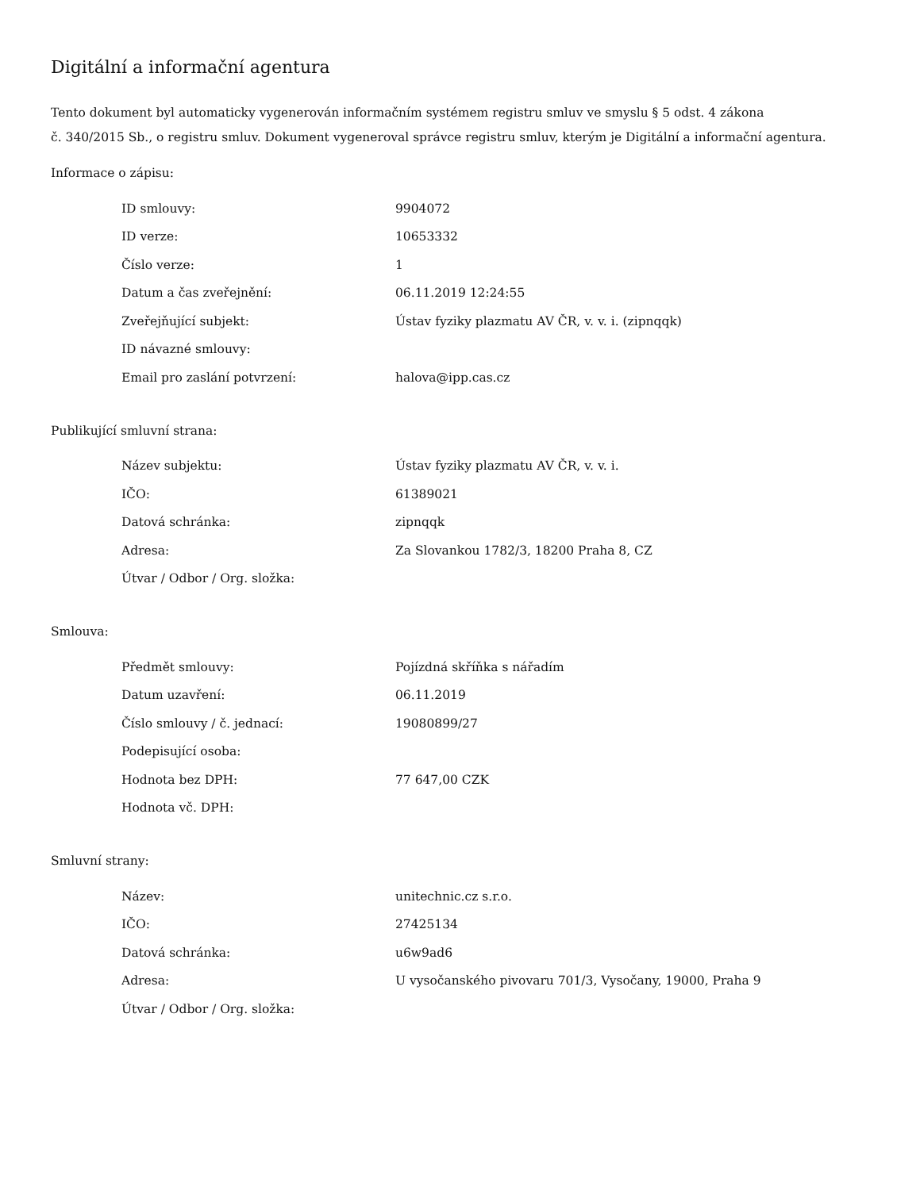Digitální a informační agentura
Tento dokument byl automaticky vygenerován informačním systémem registru smluv ve smyslu § 5 odst. 4 zákona
č. 340/2015 Sb., o registru smluv. Dokument vygeneroval správce registru smluv, kterým je Digitální a informační agentura.
Informace o zápisu:
| ID smlouvy: | 9904072 |
| ID verze: | 10653332 |
| Číslo verze: | 1 |
| Datum a čas zveřejnění: | 06.11.2019 12:24:55 |
| Zveřejňující subjekt: | Ústav fyziky plazmatu AV ČR, v. v. i. (zipnqqk) |
| ID návazné smlouvy: | |
| Email pro zaslání potvrzení: | halova@ipp.cas.cz |
Publikující smluvní strana:
| Název subjektu: | Ústav fyziky plazmatu AV ČR, v. v. i. |
| IČO: | 61389021 |
| Datová schránka: | zipnqqk |
| Adresa: | Za Slovankou 1782/3, 18200 Praha 8, CZ |
| Útvar / Odbor / Org. složka: | |
Smlouva:
| Předmět smlouvy: | Pojízdná skříňka s nářadím |
| Datum uzavření: | 06.11.2019 |
| Číslo smlouvy / č. jednací: | 19080899/27 |
| Podepisující osoba: | |
| Hodnota bez DPH: | 77 647,00 CZK |
| Hodnota vč. DPH: | |
Smluvní strany:
| Název: | unitechnic.cz s.r.o. |
| IČO: | 27425134 |
| Datová schránka: | u6w9ad6 |
| Adresa: | U vysočanského pivovaru 701/3, Vysočany, 19000, Praha 9 |
| Útvar / Odbor / Org. složka: | |